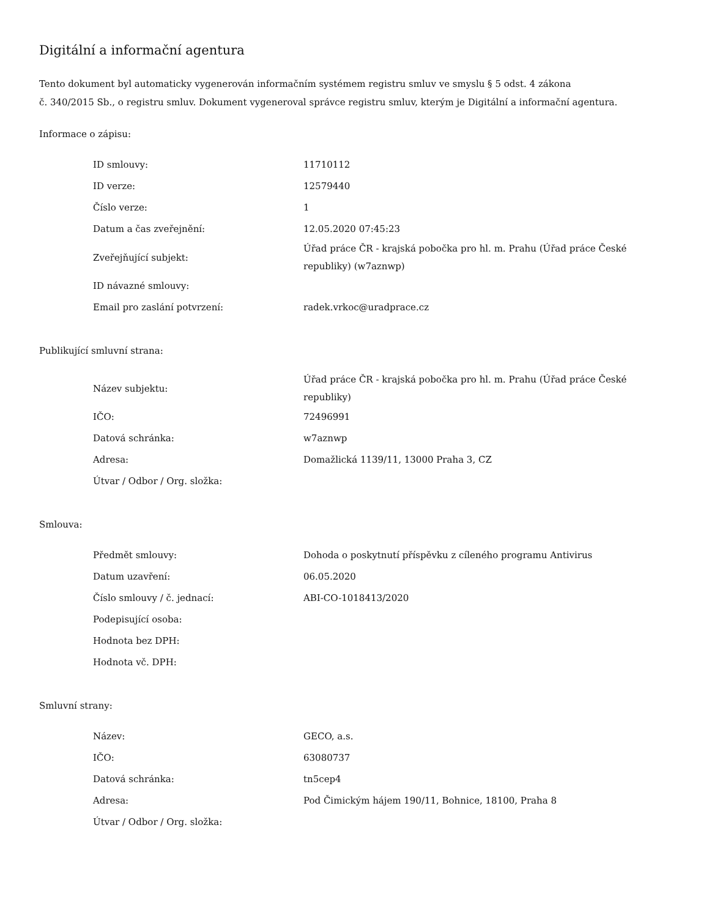Digitální a informační agentura
Tento dokument byl automaticky vygenerován informačním systémem registru smluv ve smyslu § 5 odst. 4 zákona
č. 340/2015 Sb., o registru smluv. Dokument vygeneroval správce registru smluv, kterým je Digitální a informační agentura.
Informace o zápisu:
| ID smlouvy: | 11710112 |
| ID verze: | 12579440 |
| Číslo verze: | 1 |
| Datum a čas zveřejnění: | 12.05.2020 07:45:23 |
| Zveřejňující subjekt: | Úřad práce ČR - krajská pobočka pro hl. m. Prahu (Úřad práce České republiky) (w7aznwp) |
| ID návazné smlouvy: | |
| Email pro zaslání potvrzení: | radek.vrkoc@uradprace.cz |
Publikující smluvní strana:
| Název subjektu: | Úřad práce ČR - krajská pobočka pro hl. m. Prahu (Úřad práce České republiky) |
| IČO: | 72496991 |
| Datová schránka: | w7aznwp |
| Adresa: | Domažlická 1139/11, 13000 Praha 3, CZ |
| Útvar / Odbor / Org. složka: | |
Smlouva:
| Předmět smlouvy: | Dohoda o poskytnutí příspěvku z cíleného programu Antivirus |
| Datum uzavření: | 06.05.2020 |
| Číslo smlouvy / č. jednací: | ABI-CO-1018413/2020 |
| Podepisující osoba: | |
| Hodnota bez DPH: | |
| Hodnota vč. DPH: | |
Smluvní strany:
| Název: | GECO, a.s. |
| IČO: | 63080737 |
| Datová schránka: | tn5cep4 |
| Adresa: | Pod Čimickým hájem 190/11, Bohnice, 18100, Praha 8 |
| Útvar / Odbor / Org. složka: | |